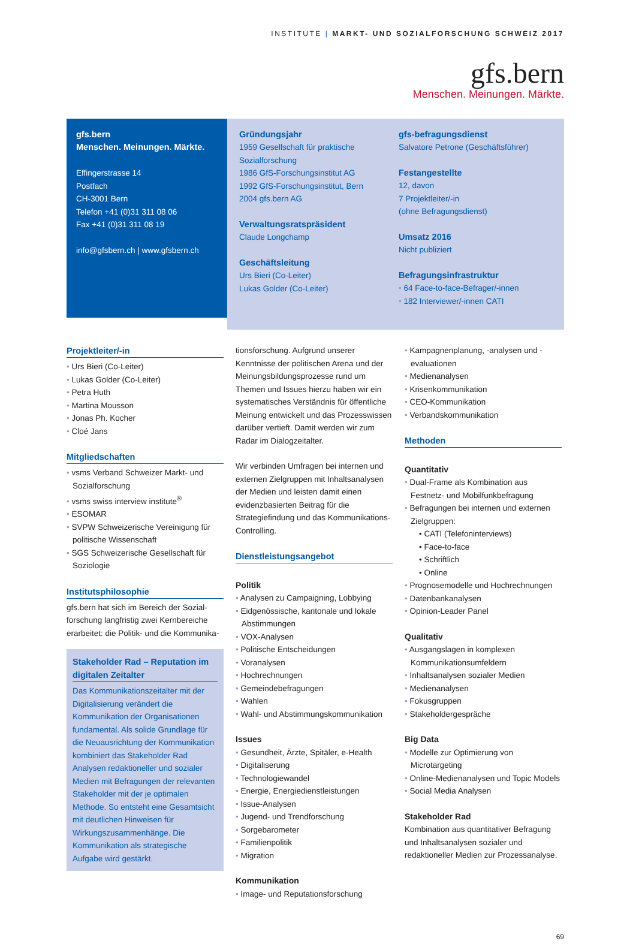INSTITUTE | MARKT- UND SOZIALFORSCHUNG SCHWEIZ 2017
gfs.bern
Menschen. Meinungen. Märkte.
gfs.bern
Menschen. Meinungen. Märkte.
Effingerstrasse 14
Postfach
CH-3001 Bern
Telefon +41 (0)31 311 08 06
Fax +41 (0)31 311 08 19
info@gfsbern.ch | www.gfsbern.ch
Gründungsjahr
1959 Gesellschaft für praktische Sozialforschung
1986 GfS-Forschungsinstitut AG
1992 GfS-Forschungsinstitut, Bern
2004 gfs.bern AG
Verwaltungsratspräsident
Claude Longchamp
Geschäftsleitung
Urs Bieri (Co-Leiter)
Lukas Golder (Co-Leiter)
gfs-befragungsdienst
Salvatore Petrone (Geschäftsführer)
Festangestellte
12, davon
7 Projektleiter/-in
(ohne Befragungsdienst)
Umsatz 2016
Nicht publiziert
Befragungsinfrastruktur
64 Face-to-face-Befrager/-innen
182 Interviewer/-innen CATI
Projektleiter/-in
Urs Bieri (Co-Leiter)
Lukas Golder (Co-Leiter)
Petra Huth
Martina Mousson
Jonas Ph. Kocher
Cloé Jans
Mitgliedschaften
vsms Verband Schweizer Markt- und Sozialforschung
vsms swiss interview institute<sup>®</sup>
ESOMAR
SVPW Schweizerische Vereinigung für politische Wissenschaft
SGS Schweizerische Gesellschaft für Soziologie
Institutsphilosophie
gfs.bern hat sich im Bereich der Sozial­forschung langfristig zwei Kernbereiche erarbeitet: die Politik- und die Kommunika-
Stakeholder Rad – Reputation im digitalen Zeitalter
Das Kommunikationszeitalter mit der Digitalisierung verändert die Kommunikation der Organisationen fundamental. Als solide Grundlage für die Neuausrichtung der Kommunikation kombiniert das Stakeholder Rad Analysen redaktioneller und sozialer Medien mit Befragungen der relevanten Stakeholder mit der je optimalen Methode. So entsteht eine Gesamtsicht mit deutlichen Hinweisen für Wirkungszusammenhänge. Die Kommunikation als strategische Aufgabe wird gestärkt.
tionsforschung. Aufgrund unserer Kenntnisse der politischen Arena und der Meinungsbildungsprozesse rund um Themen und Issues hierzu haben wir ein systematisches Verständnis für öffentliche Meinung entwickelt und das Prozesswissen darüber vertieft. Damit werden wir zum Radar im Dialogzeitalter.
Wir verbinden Umfragen bei internen und externen Zielgruppen mit Inhaltsanalysen der Medien und leisten damit einen evidenzbasierten Beitrag für die Strategiefindung und das Kommunikations-Controlling.
Dienstleistungsangebot
Politik
Analysen zu Campaigning, Lobbying
Eidgenössische, kantonale und lokale Abstimmungen
VOX-Analysen
Politische Entscheidungen
Voranalysen
Hochrechnungen
Gemeindebefragungen
Wahlen
Wahl- und Abstimmungskommunikation
Issues
Gesundheit, Ärzte, Spitäler, e-Health
Digitaliserung
Technologiewandel
Energie, Energiedienstleistungen
Issue-Analysen
Jugend- und Trendforschung
Sorgebarometer
Familienpolitik
Migration
Kommunikation
Image- und Reputationsforschung
Kampagnenplanung, -analysen und -evaluationen
Medienanalysen
Krisenkommunikation
CEO-Kommunikation
Verbandskommunikation
Methoden
Quantitativ
Dual-Frame als Kombination aus Festnetz- und Mobilfunkbefragung
Befragungen bei internen und externen Zielgruppen:
CATI (Telefoninterviews)
Face-to-face
Schriftlich
Online
Prognosemodelle und Hochrechnungen
Datenbankanalysen
Opinion-Leader Panel
Qualitativ
Ausgangslagen in komplexen Kommunikationsumfeldern
Inhaltsanalysen sozialer Medien
Medienanalysen
Fokusgruppen
Stakeholdergespräche
Big Data
Modelle zur Optimierung von Microtargeting
Online-Medienanalysen und Topic Models
Social Media Analysen
Stakeholder Rad
Kombination aus quantitativer Befragung und Inhaltsanalysen sozialer und redaktioneller Medien zur Prozessanalyse.
69